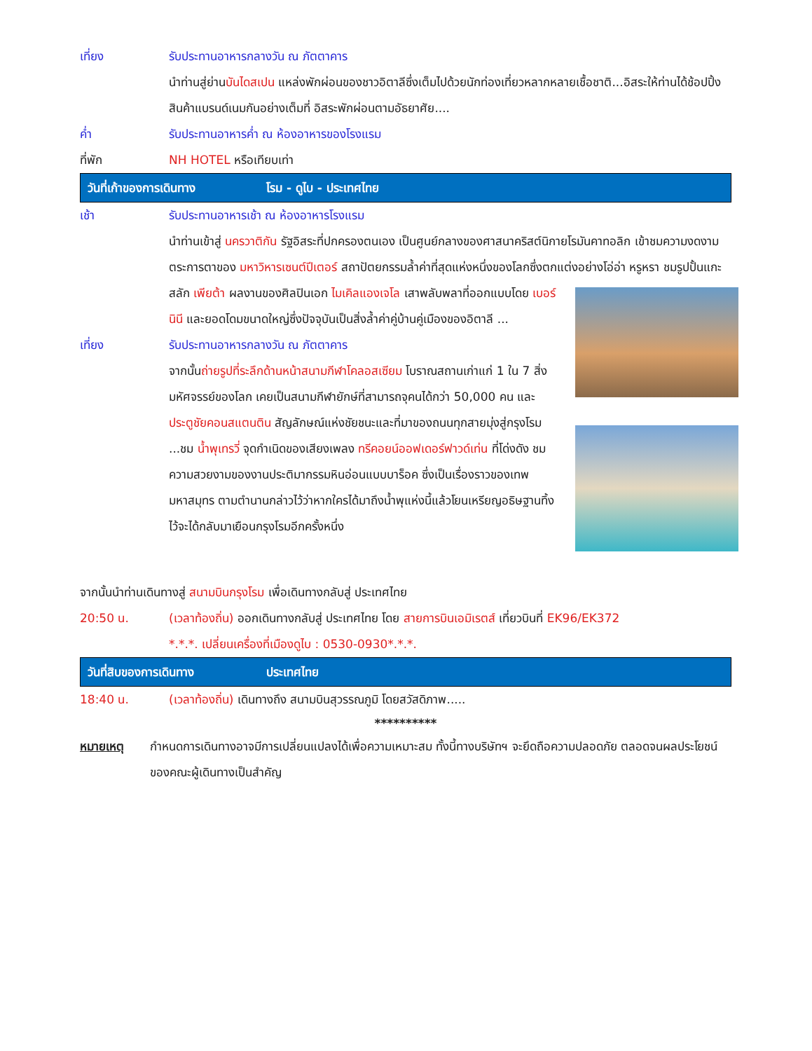เที่ยง รับประทานอาหารกลางวัน ณ ภัตตาคาร
นำท่านสู่ย่านบันไดสเปน แหล่งพักผ่อนของชาวอิตาลีซึ่งเต็มไปด้วยนักท่องเที่ยวหลากหลายเชื้อชาติ...อิสระให้ท่านได้ช้อปปิ้งสินค้าแบรนด์เนมกันอย่างเต็มที่ อิสระพักผ่อนตามอัธยาศัย....
ค่ำ รับประทานอาหารค่ำ ณ ห้องอาหารของโรงแรม
ที่พัก NH HOTEL หรือเทียบเท่า
วันที่เก้าของการเดินทาง โรม - ดูไบ - ประเทศไทย
เช้า รับประทานอาหารเช้า ณ ห้องอาหารโรงแรม
นำท่านเข้าสู่ นครวาติกัน รัฐอิสระที่ปกครองตนเอง เป็นศูนย์กลางของศาสนาคริสต์นิกายโรมันคาทอลิก เข้าชมความงดงามตระการตาของ มหาวิหารเซนต์ปีเตอร์ สถาปัตยกรรมล้ำค่าที่สุดแห่งหนึ่งของโลกซึ่งตกแต่งอย่างโอ่อ่า
หรูหรา ชมรูปปั้นแกะสลัก เพียต้า ผลงานของศิลปินเอก ไมเคิลแองเจโล เสาพลับพลาที่ออกแบบโดย เบอร์นินี และยอดโดมขนาดใหญ่ซึ่งปัจจุบันเป็นสิ่งล้ำค่าคู่บ้านคู่เมืองของอิตาลี ...
เที่ยง รับประทานอาหารกลางวัน ณ ภัตตาคาร
จากนั้นถ่ายรูปที่ระลึกด้านหน้าสนามกีฬาโคลอสเซียม โบราณสถานเก่าแก่ 1 ใน 7 สิ่งมหัศจรรย์ของโลก เคยเป็นสนามกีฬายักษ์ที่สามารถจุคนได้กว่า 50,000 คน และ ประตูชัยคอนสแตนติน สัญลักษณ์แห่งชัยชนะและที่มาของถนนทุกสายมุ่งสู่กรุงโรม ...ชม น้ำพุเทรวี่ จุดกำเนิดของเสียงเพลง ทรีคอยน์ออฟเดอร์ฟาวด์เท่น ที่โด่งดัง ชมความสวยงามของงานประติมากรรมหินอ่อนแบบบาร็อค ซึ่งเป็นเรื่องราวของเทพมหาสมุทร ตามตำนานกล่าวไว้ว่าหากใครได้มาถึงน้ำพุแห่งนี้แล้วโยนเหรียญอธิษฐานทิ้งไว้จะได้กลับมาเยือนกรุงโรมอีกครั้งหนึ่ง
จากนั้นนำท่านเดินทางสู่ สนามบินกรุงโรม เพื่อเดินทางกลับสู่ ประเทศไทย
20:50 น. (เวลาท้องถิ่น) ออกเดินทางกลับสู่ ประเทศไทย โดย สายการบินเอมิเรตส์ เที่ยวบินที่ EK96/EK372
*.*.*. เปลี่ยนเครื่องที่เมืองดูไบ : 0530-0930*.*.*.
วันที่สิบของการเดินทาง ประเทศไทย
18:40 น. (เวลาท้องถิ่น) เดินทางถึง สนามบินสุวรรณภูมิ โดยสวัสดิภาพ.....
**********
หมายเหตุ กำหนดการเดินทางอาจมีการเปลี่ยนแปลงได้เพื่อความเหมาะสม ทั้งนี้ทางบริษัทฯ จะยึดถือความปลอดภัย ตลอดจนผลประโยชน์ของคณะผู้เดินทางเป็นสำคัญ